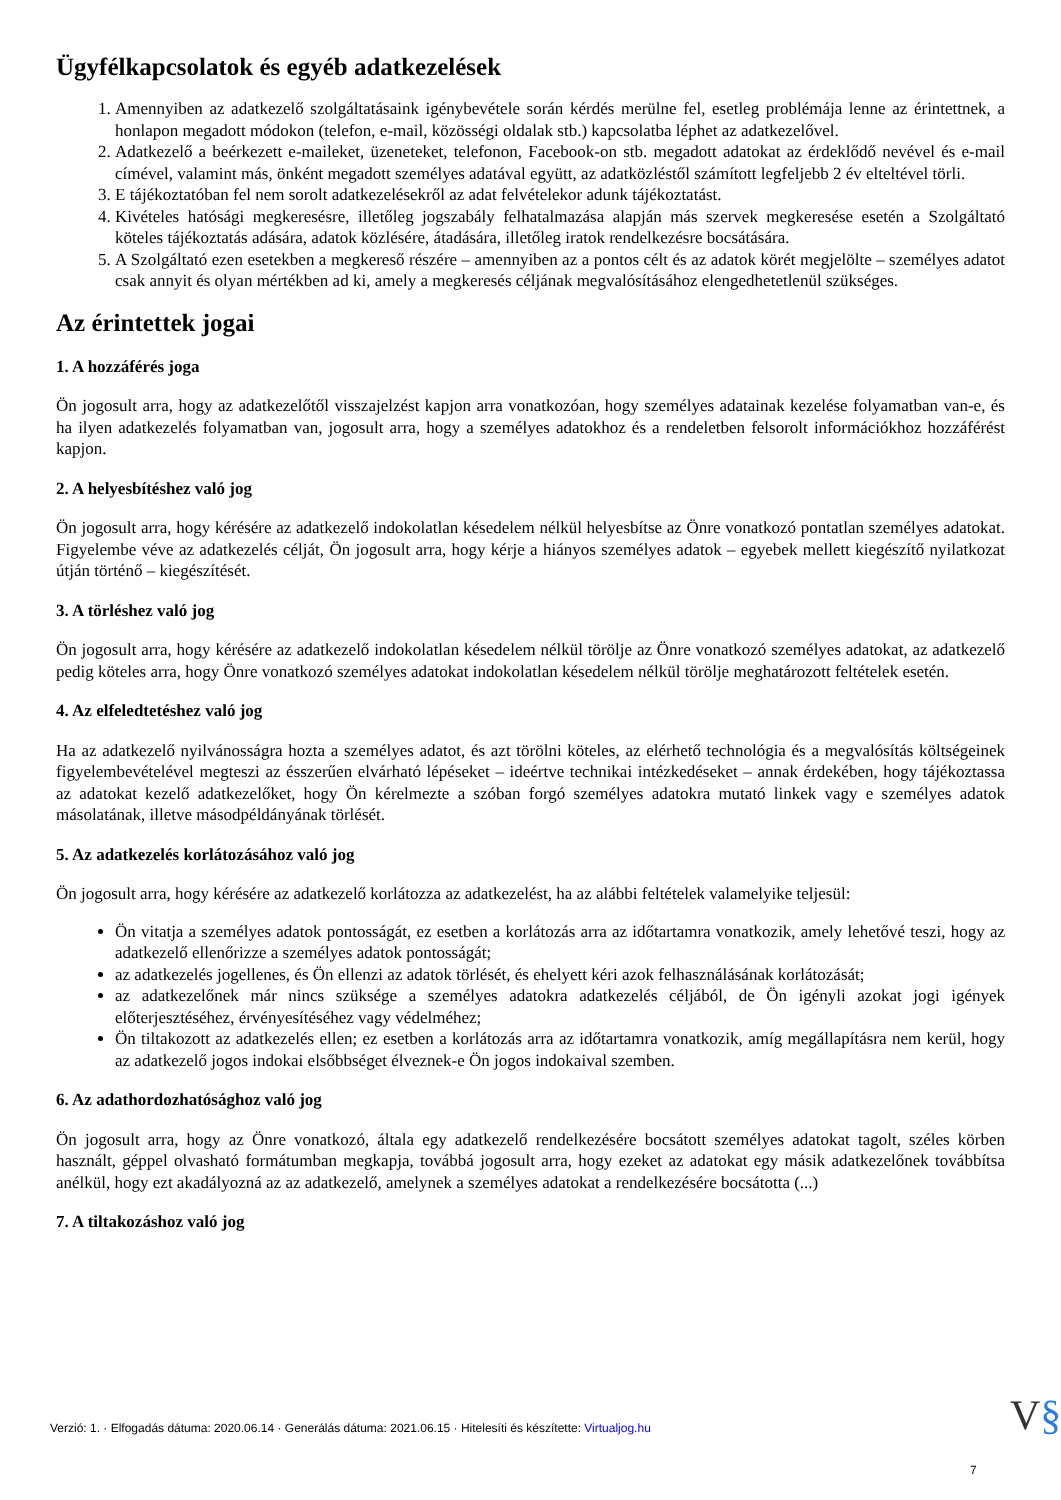Ügyfélkapcsolatok és egyéb adatkezelések
1. Amennyiben az adatkezelő szolgáltatásaink igénybevétele során kérdés merülne fel, esetleg problémája lenne az érintettnek, a honlapon megadott módokon (telefon, e-mail, közösségi oldalak stb.) kapcsolatba léphet az adatkezelővel.
2. Adatkezelő a beérkezett e-maileket, üzeneteket, telefonon, Facebook-on stb. megadott adatokat az érdeklődő nevével és e-mail címével, valamint más, önként megadott személyes adatával együtt, az adatközléstől számított legfeljebb 2 év elteltével törli.
3. E tájékoztatóban fel nem sorolt adatkezelésekről az adat felvételekor adunk tájékoztatást.
4. Kivételes hatósági megkeresésre, illetőleg jogszabály felhatalmazása alapján más szervek megkeresése esetén a Szolgáltató köteles tájékoztatás adására, adatok közlésére, átadására, illetőleg iratok rendelkezésre bocsátására.
5. A Szolgáltató ezen esetekben a megkereső részére – amennyiben az a pontos célt és az adatok körét megjelölte – személyes adatot csak annyit és olyan mértékben ad ki, amely a megkeresés céljának megvalósításához elengedhetetlenül szükséges.
Az érintettek jogai
1. A hozzáférés joga
Ön jogosult arra, hogy az adatkezelőtől visszajelzést kapjon arra vonatkozóan, hogy személyes adatainak kezelése folyamatban van-e, és ha ilyen adatkezelés folyamatban van, jogosult arra, hogy a személyes adatokhoz és a rendeletben felsorolt információkhoz hozzáférést kapjon.
2. A helyesbítéshez való jog
Ön jogosult arra, hogy kérésére az adatkezelő indokolatlan késedelem nélkül helyesbítse az Önre vonatkozó pontatlan személyes adatokat. Figyelembe véve az adatkezelés célját, Ön jogosult arra, hogy kérje a hiányos személyes adatok – egyebek mellett kiegészítő nyilatkozat útján történő – kiegészítését.
3. A törléshez való jog
Ön jogosult arra, hogy kérésére az adatkezelő indokolatlan késedelem nélkül törölje az Önre vonatkozó személyes adatokat, az adatkezelő pedig köteles arra, hogy Önre vonatkozó személyes adatokat indokolatlan késedelem nélkül törölje meghatározott feltételek esetén.
4. Az elfeledtetéshez való jog
Ha az adatkezelő nyilvánosságra hozta a személyes adatot, és azt törölni köteles, az elérhető technológia és a megvalósítás költségeinek figyelembevételével megteszi az ésszerűen elvárható lépéseket – ideértve technikai intézkedéseket – annak érdekében, hogy tájékoztassa az adatokat kezelő adatkezelőket, hogy Ön kérelmezte a szóban forgó személyes adatokra mutató linkek vagy e személyes adatok másolatának, illetve másodpéldányának törlését.
5. Az adatkezelés korlátozásához való jog
Ön jogosult arra, hogy kérésére az adatkezelő korlátozza az adatkezelést, ha az alábbi feltételek valamelyike teljesül:
Ön vitatja a személyes adatok pontosságát, ez esetben a korlátozás arra az időtartamra vonatkozik, amely lehetővé teszi, hogy az adatkezelő ellenőrizze a személyes adatok pontosságát;
az adatkezelés jogellenes, és Ön ellenzi az adatok törlését, és ehelyett kéri azok felhasználásának korlátozását;
az adatkezelőnek már nincs szüksége a személyes adatokra adatkezelés céljából, de Ön igényli azokat jogi igények előterjesztéséhez, érvényesítéséhez vagy védelméhez;
Ön tiltakozott az adatkezelés ellen; ez esetben a korlátozás arra az időtartamra vonatkozik, amíg megállapításra nem kerül, hogy az adatkezelő jogos indokai elsőbbséget élveznek-e Ön jogos indokaival szemben.
6. Az adathordozhatósághoz való jog
Ön jogosult arra, hogy az Önre vonatkozó, általa egy adatkezelő rendelkezésére bocsátott személyes adatokat tagolt, széles körben használt, géppel olvasható formátumban megkapja, továbbá jogosult arra, hogy ezeket az adatokat egy másik adatkezelőnek továbbítsa anélkül, hogy ezt akadályozná az az adatkezelő, amelynek a személyes adatokat a rendelkezésére bocsátotta (...)
7. A tiltakozáshoz való jog
Verzió: 1. · Elfogadás dátuma: 2020.06.14 · Generálás dátuma: 2021.06.15 · Hitelesíti és készítette: Virtualjog.hu
V§
7